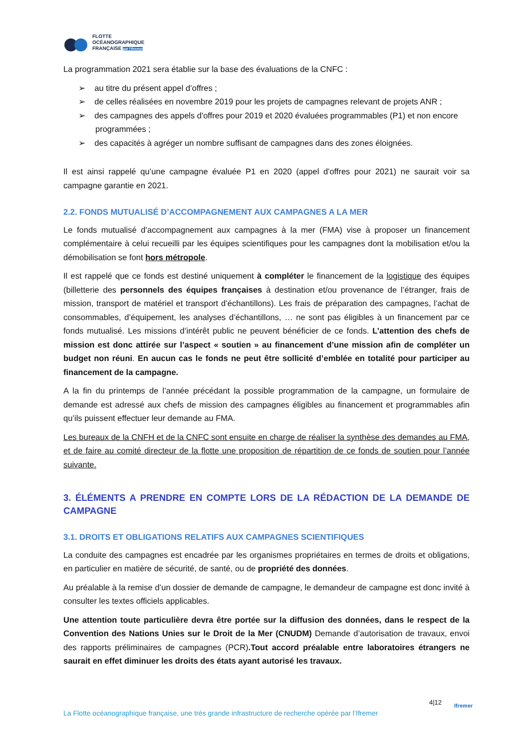FLOTTE
OCÉANOGRAPHIQUE
FRANÇAISE par l'Ifremer
La programmation 2021 sera établie sur la base des évaluations de la CNFC :
➢ au titre du présent appel d’offres ;
➢ de celles réalisées en novembre 2019 pour les projets de campagnes relevant de projets ANR ;
➢ des campagnes des appels d'offres pour 2019 et 2020 évaluées programmables (P1) et non encore programmées ;
➢ des capacités à agréger un nombre suffisant de campagnes dans des zones éloignées.
Il est ainsi rappelé qu’une campagne évaluée P1 en 2020 (appel d'offres pour 2021) ne saurait voir sa campagne garantie en 2021.
2.2. FONDS MUTUALISÉ D’ACCOMPAGNEMENT AUX CAMPAGNES A LA MER
Le fonds mutualisé d’accompagnement aux campagnes à la mer (FMA) vise à proposer un financement complémentaire à celui recueilli par les équipes scientifiques pour les campagnes dont la mobilisation et/ou la démobilisation se font hors métropole.
Il est rappelé que ce fonds est destiné uniquement à compléter le financement de la logistique des équipes (billetterie des personnels des équipes françaises à destination et/ou provenance de l’étranger, frais de mission, transport de matériel et transport d’échantillons). Les frais de préparation des campagnes, l’achat de consommables, d’équipement, les analyses d’échantillons, … ne sont pas éligibles à un financement par ce fonds mutualisé. Les missions d’intérêt public ne peuvent bénéficier de ce fonds. L’attention des chefs de mission est donc attirée sur l’aspect « soutien » au financement d’une mission afin de compléter un budget non réuni. En aucun cas le fonds ne peut être sollicité d’emblée en totalité pour participer au financement de la campagne.
A la fin du printemps de l’année précédant la possible programmation de la campagne, un formulaire de demande est adressé aux chefs de mission des campagnes éligibles au financement et programmables afin qu’ils puissent effectuer leur demande au FMA.
Les bureaux de la CNFH et de la CNFC sont ensuite en charge de réaliser la synthèse des demandes au FMA, et de faire au comité directeur de la flotte une proposition de répartition de ce fonds de soutien pour l’année suivante.
3. ÉLÉMENTS A PRENDRE EN COMPTE LORS DE LA RÉDACTION DE LA DEMANDE DE CAMPAGNE
3.1. DROITS ET OBLIGATIONS RELATIFS AUX CAMPAGNES SCIENTIFIQUES
La conduite des campagnes est encadrée par les organismes propriétaires en termes de droits et obligations, en particulier en matière de sécurité, de santé, ou de propriété des données.
Au préalable à la remise d’un dossier de demande de campagne, le demandeur de campagne est donc invité à consulter les textes officiels applicables.
Une attention toute particulière devra être portée sur la diffusion des données, dans le respect de la Convention des Nations Unies sur le Droit de la Mer (CNUDM) Demande d’autorisation de travaux, envoi des rapports préliminaires de campagnes (PCR).Tout accord préalable entre laboratoires étrangers ne saurait en effet diminuer les droits des états ayant autorisé les travaux.
4|12 Ifremer
La Flotte océanographique française, une très grande infrastructure de recherche opérée par l’Ifremer